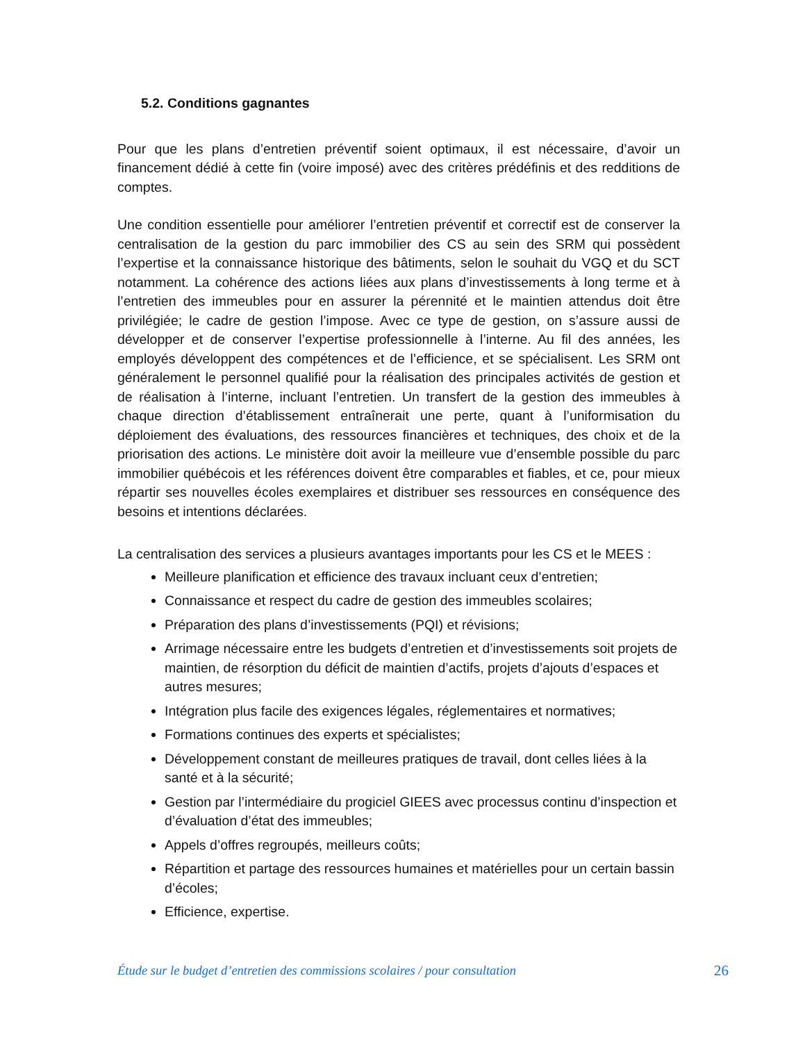5.2. Conditions gagnantes
Pour que les plans d’entretien préventif soient optimaux, il est nécessaire, d’avoir un financement dédié à cette fin (voire imposé) avec des critères prédéfinis et des redditions de comptes.
Une condition essentielle pour améliorer l’entretien préventif et correctif est de conserver la centralisation de la gestion du parc immobilier des CS au sein des SRM qui possèdent l’expertise et la connaissance historique des bâtiments, selon le souhait du VGQ et du SCT notamment. La cohérence des actions liées aux plans d’investissements à long terme et à l’entretien des immeubles pour en assurer la pérennité et le maintien attendus doit être privilégiée; le cadre de gestion l’impose. Avec ce type de gestion, on s’assure aussi de développer et de conserver l’expertise professionnelle à l’interne. Au fil des années, les employés développent des compétences et de l’efficience, et se spécialisent. Les SRM ont généralement le personnel qualifié pour la réalisation des principales activités de gestion et de réalisation à l’interne, incluant l’entretien. Un transfert de la gestion des immeubles à chaque direction d’établissement entraînerait une perte, quant à l’uniformisation du déploiement des évaluations, des ressources financières et techniques, des choix et de la priorisation des actions. Le ministère doit avoir la meilleure vue d’ensemble possible du parc immobilier québécois et les références doivent être comparables et fiables, et ce, pour mieux répartir ses nouvelles écoles exemplaires et distribuer ses ressources en conséquence des besoins et intentions déclarées.
La centralisation des services a plusieurs avantages importants pour les CS et le MEES :
Meilleure planification et efficience des travaux incluant ceux d’entretien;
Connaissance et respect du cadre de gestion des immeubles scolaires;
Préparation des plans d’investissements (PQI) et révisions;
Arrimage nécessaire entre les budgets d’entretien et d’investissements soit projets de maintien, de résorption du déficit de maintien d’actifs, projets d’ajouts d’espaces et autres mesures;
Intégration plus facile des exigences légales, réglementaires et normatives;
Formations continues des experts et spécialistes;
Développement constant de meilleures pratiques de travail, dont celles liées à la santé et à la sécurité;
Gestion par l’intermédiaire du progiciel GIEES avec processus continu d’inspection et d’évaluation d’état des immeubles;
Appels d’offres regroupés, meilleurs coûts;
Répartition et partage des ressources humaines et matérielles pour un certain bassin d’écoles;
Efficience, expertise.
Étude sur le budget d’entretien des commissions scolaires / pour consultation 26